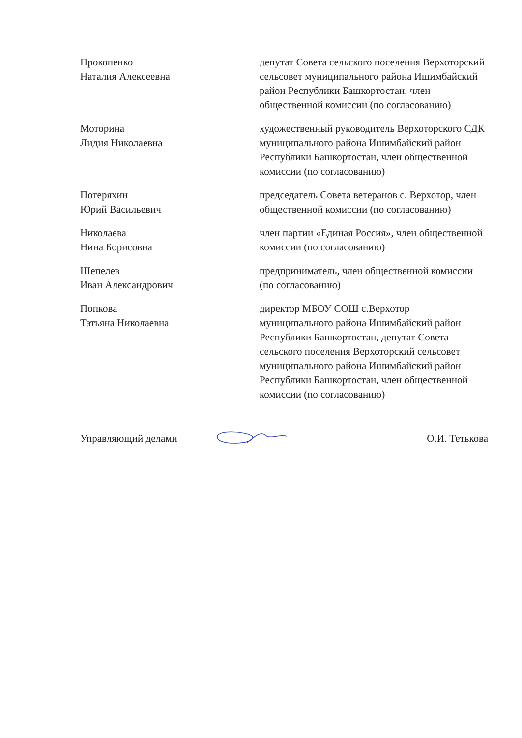Прокопенко
Наталия Алексеевна
депутат Совета сельского поселения Верхоторский сельсовет муниципального района Ишимбайский район Республики Башкортостан, член общественной комиссии (по согласованию)
Моторина
Лидия Николаевна
художественный руководитель Верхоторского СДК муниципального района Ишимбайский район Республики Башкортостан, член общественной комиссии (по согласованию)
Потеряхин
Юрий Васильевич
председатель Совета ветеранов с. Верхотор, член общественной комиссии (по согласованию)
Николаева
Нина Борисовна
член партии «Единая Россия», член общественной комиссии (по согласованию)
Шепелев
Иван Александрович
предприниматель, член общественной комиссии (по согласованию)
Попкова
Татьяна Николаевна
директор МБОУ СОШ с.Верхотор муниципального района Ишимбайский район Республики Башкортостан, депутат Совета сельского поселения Верхоторский сельсовет муниципального района Ишимбайский район Республики Башкортостан, член общественной комиссии (по согласованию)
Управляющий делами О.И. Тетькова